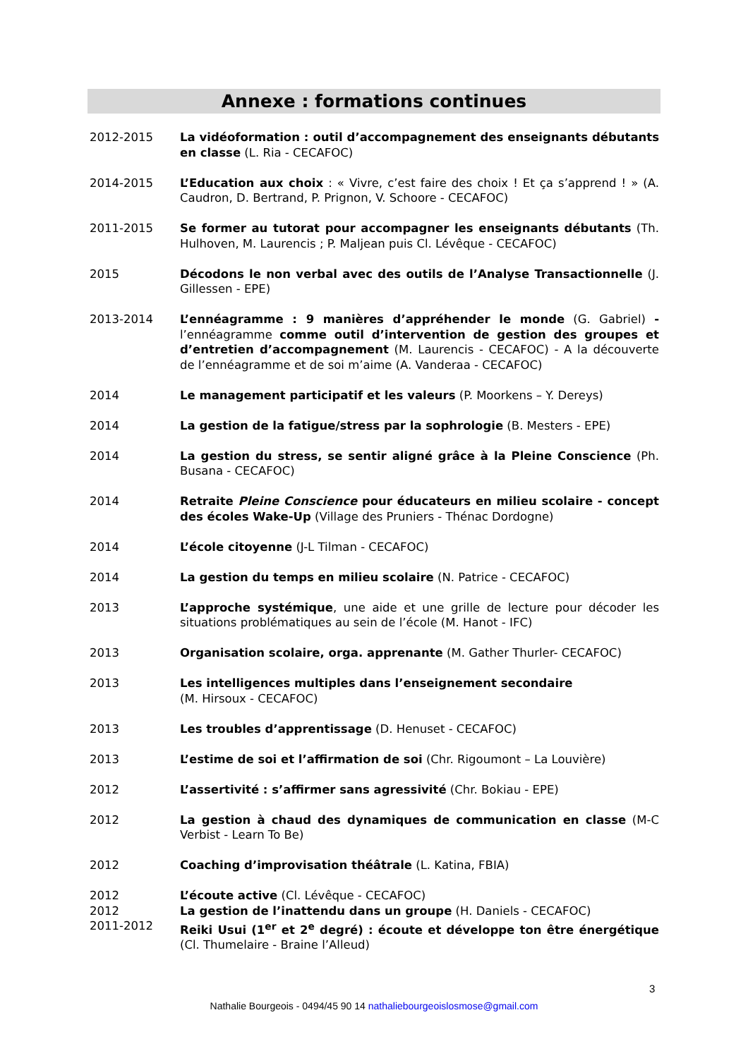Annexe : formations continues
2012-2015 La vidéoformation : outil d’accompagnement des enseignants débutants en classe (L. Ria - CECAFOC)
2014-2015 L’Education aux choix : « Vivre, c’est faire des choix ! Et ça s’apprend ! » (A. Caudron, D. Bertrand, P. Prignon, V. Schoore - CECAFOC)
2011-2015 Se former au tutorat pour accompagner les enseignants débutants (Th. Hulhoven, M. Laurencis ; P. Maljean puis Cl. Lévêque - CECAFOC)
2015 Décodons le non verbal avec des outils de l’Analyse Transactionnelle (J. Gillessen - EPE)
2013-2014 L’ennéagramme : 9 manières d’appréhender le monde (G. Gabriel) - l’ennéagramme comme outil d’intervention de gestion des groupes et d’entretien d’accompagnement (M. Laurencis - CECAFOC) - A la découverte de l’ennéagramme et de soi m’aime (A. Vanderaa - CECAFOC)
2014 Le management participatif et les valeurs (P. Moorkens – Y. Dereys)
2014 La gestion de la fatigue/stress par la sophrologie (B. Mesters - EPE)
2014 La gestion du stress, se sentir aligné grâce à la Pleine Conscience (Ph. Busana - CECAFOC)
2014 Retraite Pleine Conscience pour éducateurs en milieu scolaire - concept des écoles Wake-Up (Village des Pruniers - Thénac Dordogne)
2014 L’école citoyenne (J-L Tilman - CECAFOC)
2014 La gestion du temps en milieu scolaire (N. Patrice - CECAFOC)
2013 L’approche systémique, une aide et une grille de lecture pour décoder les situations problématiques au sein de l’école (M. Hanot - IFC)
2013 Organisation scolaire, orga. apprenante (M. Gather Thurler- CECAFOC)
2013 Les intelligences multiples dans l’enseignement secondaire
(M. Hirsoux - CECAFOC)
2013 Les troubles d’apprentissage (D. Henuset - CECAFOC)
2013 L’estime de soi et l’affirmation de soi (Chr. Rigoumont – La Louvière)
2012 L’assertivité : s’affirmer sans agressivité (Chr. Bokiau - EPE)
2012 La gestion à chaud des dynamiques de communication en classe (M-C Verbist - Learn To Be)
2012 Coaching d’improvisation théâtrale (L. Katina, FBIA)
2012 L’écoute active (Cl. Lévêque - CECAFOC)
2012 La gestion de l’inattendu dans un groupe (H. Daniels - CECAFOC)
2011-2012 Reiki Usui (1<sup>er</sup> et 2<sup>e</sup> degré) : écoute et développe ton être énergétique (Cl. Thumelaire - Braine l’Alleud)
3
Nathalie Bourgeois - 0494/45 90 14 nathaliebourgeoislosmose@gmail.com